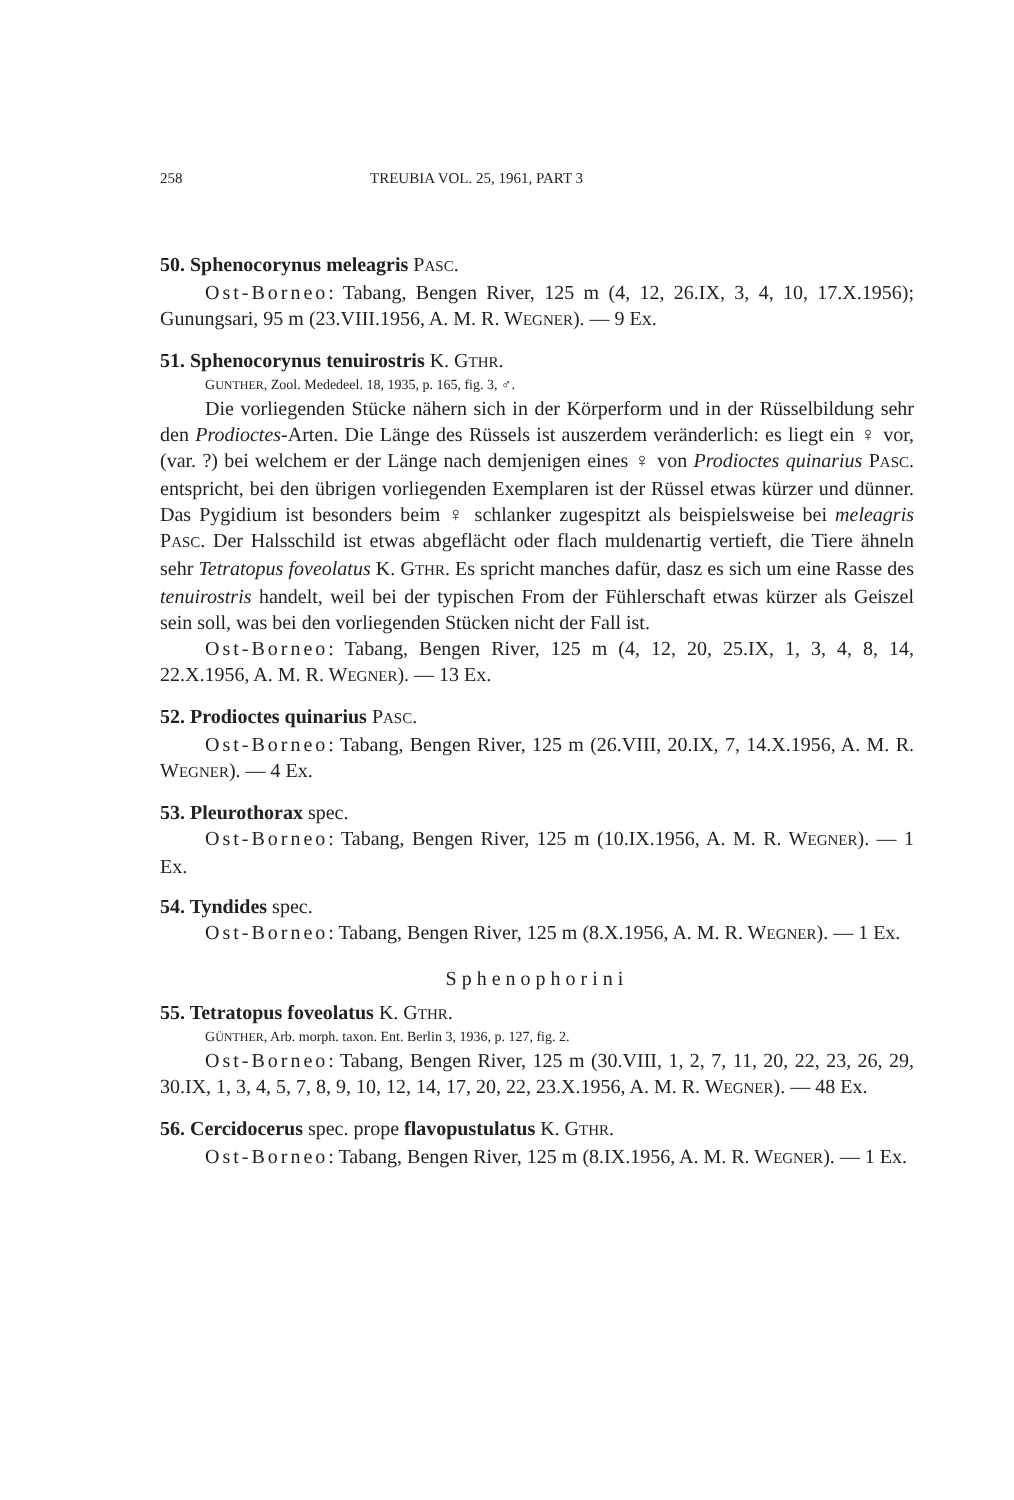258 TREUBIA VOL. 25, 1961, PART 3
50. Sphenocorynus meleagris PASC.
Ost-Borneo: Tabang, Bengen River, 125 m (4, 12, 26.IX, 3, 4, 10, 17.X.1956); Gunungsari, 95 m (23.VIII.1956, A. M. R. WEGNER). — 9 Ex.
51. Sphenocorynus tenuirostris K. GTHR.
GUNTHER, Zool. Mededeel. 18, 1935, p. 165, fig. 3, ♂.
Die vorliegenden Stücke nähern sich in der Körperform und in der Rüsselbildung sehr den Prodioctes-Arten. Die Länge des Rüssels ist auszerdem veränderlich: es liegt ein ♀ vor, (var. ?) bei welchem er der Länge nach demjenigen eines ♀ von Prodioctes quinarius PASC. entspricht, bei den übrigen vorliegenden Exemplaren ist der Rüssel etwas kürzer und dünner. Das Pygidium ist besonders beim ♀ schlanker zugespitzt als beispielsweise bei meleagris PASC. Der Halsschild ist etwas abgeflächt oder flach muldenartig vertieft, die Tiere ähneln sehr Tetratopus foveolatus K. GTHR. Es spricht manches dafür, dasz es sich um eine Rasse des tenuirostris handelt, weil bei der typischen From der Fühlerschaft etwas kürzer als Geiszel sein soll, was bei den vorliegenden Stücken nicht der Fall ist.
Ost-Borneo: Tabang, Bengen River, 125 m (4, 12, 20, 25.IX, 1, 3, 4, 8, 14, 22.X.1956, A. M. R. WEGNER). — 13 Ex.
52. Prodioctes quinarius PASC.
Ost-Borneo: Tabang, Bengen River, 125 m (26.VIII, 20.IX, 7, 14.X.1956, A. M. R. WEGNER). — 4 Ex.
53. Pleurothorax spec.
Ost-Borneo: Tabang, Bengen River, 125 m (10.IX.1956, A. M. R. WEGNER). — 1 Ex.
54. Tyndides spec.
Ost-Borneo: Tabang, Bengen River, 125 m (8.X.1956, A. M. R. WEGNER). — 1 Ex.
Sphenophorini
55. Tetratopus foveolatus K. GTHR.
GÜNTHER, Arb. morph. taxon. Ent. Berlin 3, 1936, p. 127, fig. 2.
Ost-Borneo: Tabang, Bengen River, 125 m (30.VIII, 1, 2, 7, 11, 20, 22, 23, 26, 29, 30.IX, 1, 3, 4, 5, 7, 8, 9, 10, 12, 14, 17, 20, 22, 23.X.1956, A. M. R. WEGNER). — 48 Ex.
56. Cercidocerus spec. prope flavopustulatus K. GTHR.
Ost-Borneo: Tabang, Bengen River, 125 m (8.IX.1956, A. M. R. WEGNER). — 1 Ex.